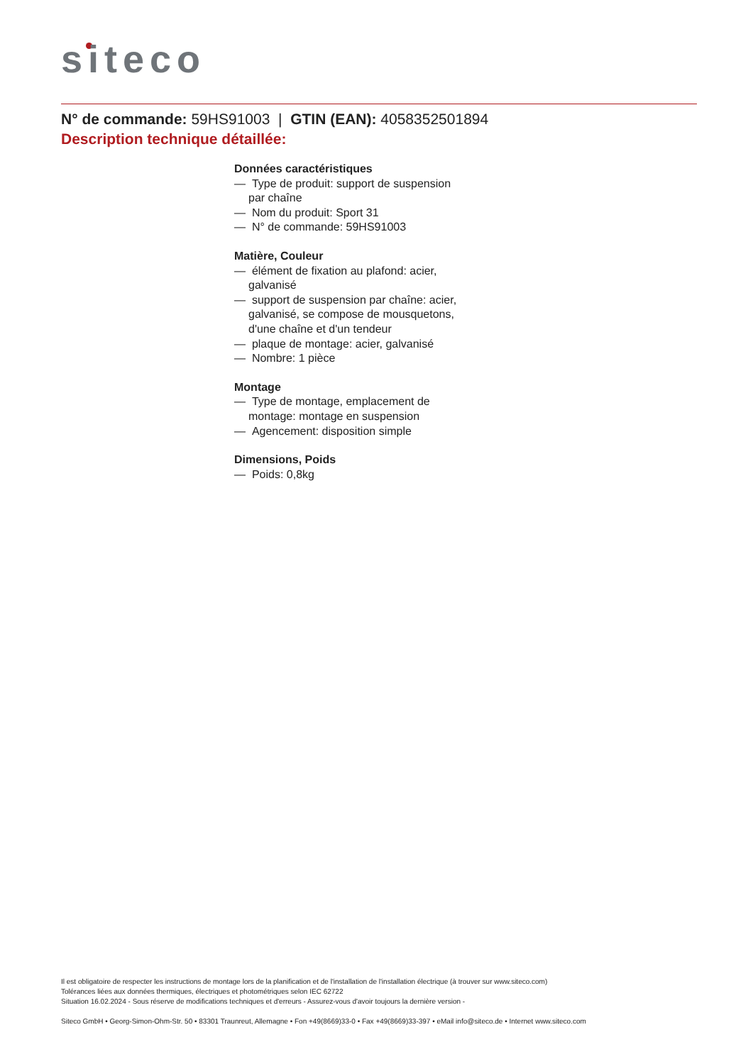siteco
N° de commande: 59HS91003 | GTIN (EAN): 4058352501894
Description technique détaillée:
Données caractéristiques
— Type de produit: support de suspension par chaîne
— Nom du produit: Sport 31
— N° de commande: 59HS91003
Matière, Couleur
— élément de fixation au plafond: acier, galvanisé
— support de suspension par chaîne: acier, galvanisé, se compose de mousquetons, d'une chaîne et d'un tendeur
— plaque de montage: acier, galvanisé
— Nombre: 1 pièce
Montage
— Type de montage, emplacement de montage: montage en suspension
— Agencement: disposition simple
Dimensions, Poids
— Poids: 0,8kg
Il est obligatoire de respecter les instructions de montage lors de la planification et de l'installation de l'installation électrique (à trouver sur www.siteco.com)
Tolérances liées aux données thermiques, électriques et photométriques selon IEC 62722
Situation 16.02.2024 - Sous réserve de modifications techniques et d'erreurs - Assurez-vous d'avoir toujours la dernière version -
Siteco GmbH • Georg-Simon-Ohm-Str. 50 • 83301 Traunreut, Allemagne • Fon +49(8669)33-0 • Fax +49(8669)33-397 • eMail info@siteco.de • Internet www.siteco.com